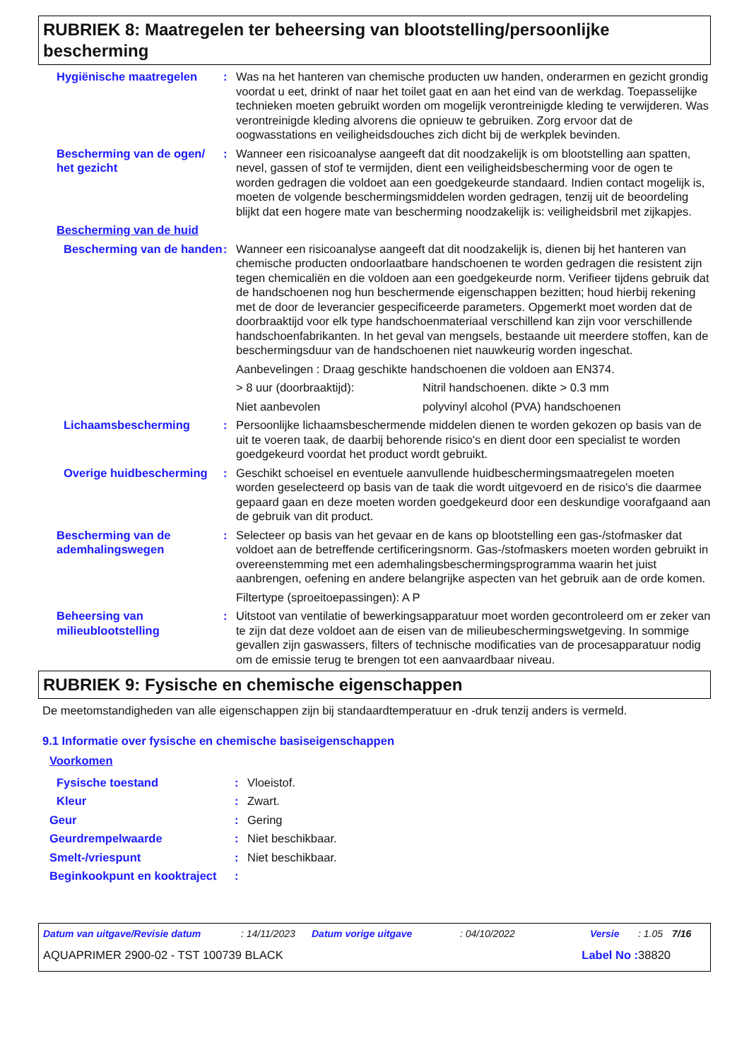RUBRIEK 8: Maatregelen ter beheersing van blootstelling/persoonlijke bescherming
Hygiënische maatregelen : Was na het hanteren van chemische producten uw handen, onderarmen en gezicht grondig voordat u eet, drinkt of naar het toilet gaat en aan het eind van de werkdag. Toepasselijke technieken moeten gebruikt worden om mogelijk verontreinigde kleding te verwijderen. Was verontreinigde kleding alvorens die opnieuw te gebruiken. Zorg ervoor dat de oogwasstations en veiligheidsdouches zich dicht bij de werkplek bevinden.
Bescherming van de ogen/ het gezicht
: Wanneer een risicoanalyse aangeeft dat dit noodzakelijk is om blootstelling aan spatten, nevel, gassen of stof te vermijden, dient een veiligheidsbescherming voor de ogen te worden gedragen die voldoet aan een goedgekeurde standaard. Indien contact mogelijk is, moeten de volgende beschermingsmiddelen worden gedragen, tenzij uit de beoordeling blijkt dat een hogere mate van bescherming noodzakelijk is: veiligheidsbril met zijkapjes.
Bescherming van de huid
Bescherming van de handen
: Wanneer een risicoanalyse aangeeft dat dit noodzakelijk is, dienen bij het hanteren van chemische producten ondoorlaatbare handschoenen te worden gedragen die resistent zijn tegen chemicaliën en die voldoen aan een goedgekeurde norm. Verifieer tijdens gebruik dat de handschoenen nog hun beschermende eigenschappen bezitten; houd hierbij rekening met de door de leverancier gespecificeerde parameters. Opgemerkt moet worden dat de doorbraaktijd voor elk type handschoenmateriaal verschillend kan zijn voor verschillende handschoenfabrikanten. In het geval van mengsels, bestaande uit meerdere stoffen, kan de beschermingsduur van de handschoenen niet nauwkeurig worden ingeschat.
Aanbevelingen : Draag geschikte handschoenen die voldoen aan EN374.
> 8 uur (doorbraaktijd): Nitril handschoenen. dikte > 0.3 mm
Niet aanbevolen polyvinyl alcohol (PVA) handschoenen
Lichaamsbescherming : Persoonlijke lichaamsbeschermende middelen dienen te worden gekozen op basis van de uit te voeren taak, de daarbij behorende risico's en dient door een specialist te worden goedgekeurd voordat het product wordt gebruikt.
Overige huidbescherming
: Geschikt schoeisel en eventuele aanvullende huidbeschermingsmaatregelen moeten worden geselecteerd op basis van de taak die wordt uitgevoerd en de risico's die daarmee gepaard gaan en deze moeten worden goedgekeurd door een deskundige voorafgaand aan de gebruik van dit product.
Bescherming van de ademhalingswegen
: Selecteer op basis van het gevaar en de kans op blootstelling een gas-/stofmasker dat voldoet aan de betreffende certificeringsnorm. Gas-/stofmaskers moeten worden gebruikt in overeenstemming met een ademhalingsbeschermingsprogramma waarin het juist aanbrengen, oefening en andere belangrijke aspecten van het gebruik aan de orde komen.
Filtertype (sproeitoepassingen): A P
Beheersing van milieublootstelling
: Uitstoot van ventilatie of bewerkingsapparatuur moet worden gecontroleerd om er zeker van te zijn dat deze voldoet aan de eisen van de milieubeschermingswetgeving. In sommige gevallen zijn gaswassers, filters of technische modificaties van de procesapparatuur nodig om de emissie terug te brengen tot een aanvaardbaar niveau.
RUBRIEK 9: Fysische en chemische eigenschappen
De meetomstandigheden van alle eigenschappen zijn bij standaardtemperatuur en -druk tenzij anders is vermeld.
9.1 Informatie over fysische en chemische basiseigenschappen
Voorkomen
Fysische toestand : Vloeistof.
Kleur : Zwart.
Geur : Gering
Geurdrempelwaarde : Niet beschikbaar.
Smelt-/vriespunt : Niet beschikbaar.
Beginkookpunt en kooktraject
:
Datum van uitgave/Revisie datum: 14/11/2023 Datum vorige uitgave: 04/10/2022 Versie: 1.05 7/16
AQUAPRIMER 2900-02 - TST 100739 BLACK Label No : 38820